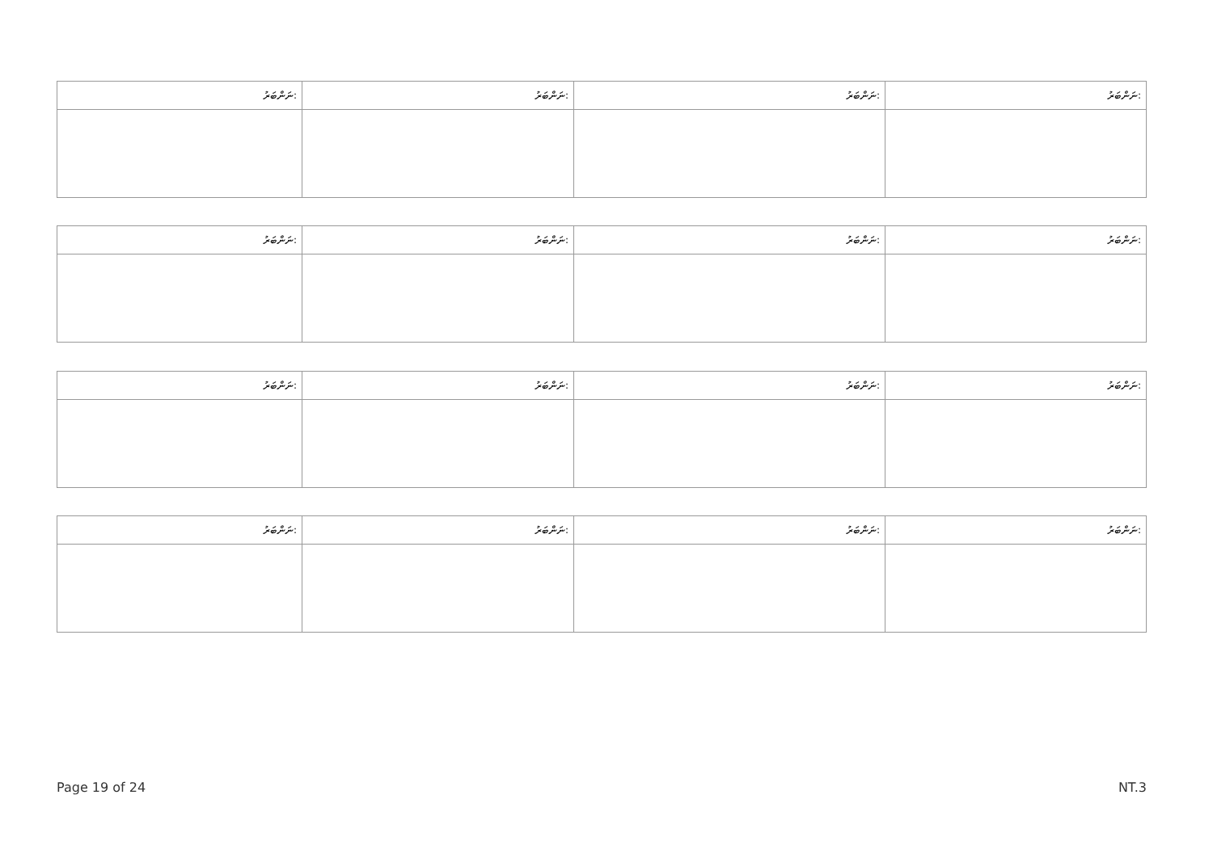| ނަންބަރު: | ނަންބަރު: | ނަންބަރު: | ނަންބަރު: |
| --- | --- | --- | --- |
| ނަންބަރު: | ނަންބަރު: | ނަންބަރު: | ނަންބަރު: |
| --- | --- | --- | --- |
| ނަންބަރު: | ނަންބަރު: | ނަންބަރު: | ނަންބަރު: |
| --- | --- | --- | --- |
| ނަންބަރު: | ނަންބަރު: | ނަންބަރު: | ނަންބަރު: |
| --- | --- | --- | --- |
Page 19 of 24 NT.3